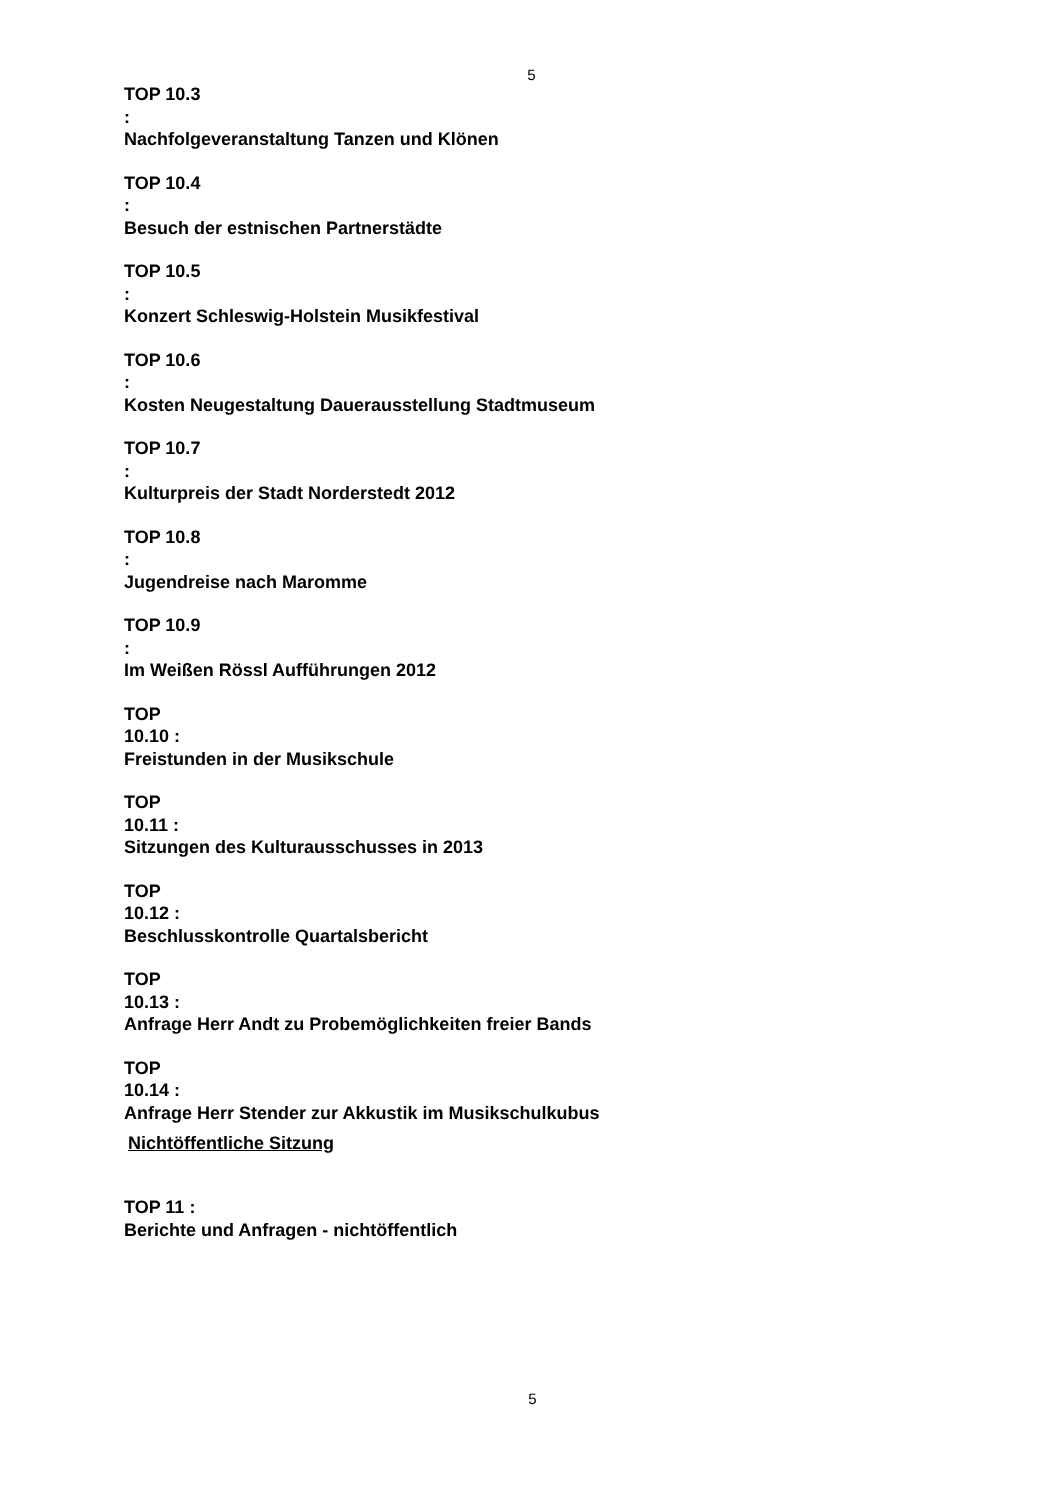5
TOP 10.3
:
Nachfolgeveranstaltung Tanzen und Klönen
TOP 10.4
:
Besuch der estnischen Partnerstädte
TOP 10.5
:
Konzert Schleswig-Holstein Musikfestival
TOP 10.6
:
Kosten Neugestaltung Dauerausstellung Stadtmuseum
TOP 10.7
:
Kulturpreis der Stadt Norderstedt 2012
TOP 10.8
:
Jugendreise nach Maromme
TOP 10.9
:
Im Weißen Rössl Aufführungen 2012
TOP
10.10 :
Freistunden in der Musikschule
TOP
10.11 :
Sitzungen des Kulturausschusses in 2013
TOP
10.12 :
Beschlusskontrolle Quartalsbericht
TOP
10.13 :
Anfrage Herr Andt zu Probemöglichkeiten freier Bands
TOP
10.14 :
Anfrage Herr Stender zur Akkustik im Musikschulkubus
Nichtöffentliche Sitzung
TOP 11 :
Berichte und Anfragen - nichtöffentlich
5